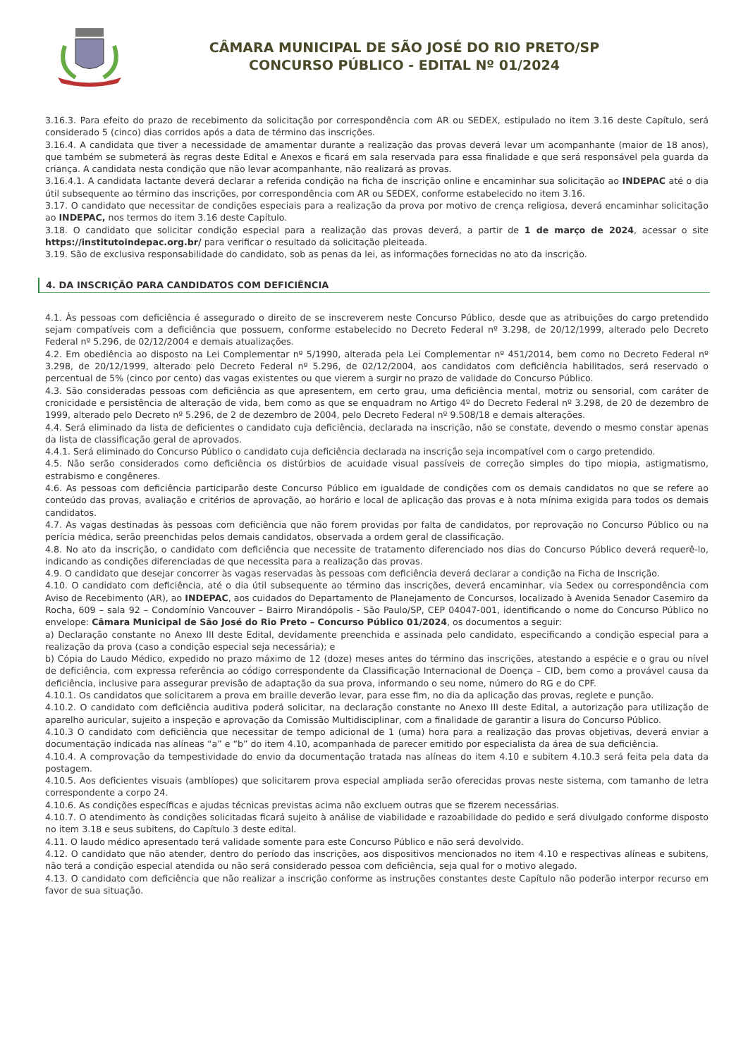CÂMARA MUNICIPAL DE SÃO JOSÉ DO RIO PRETO/SP
CONCURSO PÚBLICO - EDITAL Nº 01/2024
3.16.3. Para efeito do prazo de recebimento da solicitação por correspondência com AR ou SEDEX, estipulado no item 3.16 deste Capítulo, será considerado 5 (cinco) dias corridos após a data de término das inscrições.
3.16.4. A candidata que tiver a necessidade de amamentar durante a realização das provas deverá levar um acompanhante (maior de 18 anos), que também se submeterá às regras deste Edital e Anexos e ficará em sala reservada para essa finalidade e que será responsável pela guarda da criança. A candidata nesta condição que não levar acompanhante, não realizará as provas.
3.16.4.1. A candidata lactante deverá declarar a referida condição na ficha de inscrição online e encaminhar sua solicitação ao INDEPAC até o dia útil subsequente ao término das inscrições, por correspondência com AR ou SEDEX, conforme estabelecido no item 3.16.
3.17. O candidato que necessitar de condições especiais para a realização da prova por motivo de crença religiosa, deverá encaminhar solicitação ao INDEPAC, nos termos do item 3.16 deste Capítulo.
3.18. O candidato que solicitar condição especial para a realização das provas deverá, a partir de 1 de março de 2024, acessar o site https://institutoindepac.org.br/ para verificar o resultado da solicitação pleiteada.
3.19. São de exclusiva responsabilidade do candidato, sob as penas da lei, as informações fornecidas no ato da inscrição.
4. DA INSCRIÇÃO PARA CANDIDATOS COM DEFICIÊNCIA
4.1. Às pessoas com deficiência é assegurado o direito de se inscreverem neste Concurso Público, desde que as atribuições do cargo pretendido sejam compatíveis com a deficiência que possuem, conforme estabelecido no Decreto Federal nº 3.298, de 20/12/1999, alterado pelo Decreto Federal nº 5.296, de 02/12/2004 e demais atualizações.
4.2. Em obediência ao disposto na Lei Complementar nº 5/1990, alterada pela Lei Complementar nº 451/2014, bem como no Decreto Federal nº 3.298, de 20/12/1999, alterado pelo Decreto Federal nº 5.296, de 02/12/2004, aos candidatos com deficiência habilitados, será reservado o percentual de 5% (cinco por cento) das vagas existentes ou que vierem a surgir no prazo de validade do Concurso Público.
4.3. São consideradas pessoas com deficiência as que apresentem, em certo grau, uma deficiência mental, motriz ou sensorial, com caráter de cronicidade e persistência de alteração de vida, bem como as que se enquadram no Artigo 4º do Decreto Federal nº 3.298, de 20 de dezembro de 1999, alterado pelo Decreto nº 5.296, de 2 de dezembro de 2004, pelo Decreto Federal nº 9.508/18 e demais alterações.
4.4. Será eliminado da lista de deficientes o candidato cuja deficiência, declarada na inscrição, não se constate, devendo o mesmo constar apenas da lista de classificação geral de aprovados.
4.4.1. Será eliminado do Concurso Público o candidato cuja deficiência declarada na inscrição seja incompatível com o cargo pretendido.
4.5. Não serão considerados como deficiência os distúrbios de acuidade visual passíveis de correção simples do tipo miopia, astigmatismo, estrabismo e congêneres.
4.6. As pessoas com deficiência participarão deste Concurso Público em igualdade de condições com os demais candidatos no que se refere ao conteúdo das provas, avaliação e critérios de aprovação, ao horário e local de aplicação das provas e à nota mínima exigida para todos os demais candidatos.
4.7. As vagas destinadas às pessoas com deficiência que não forem providas por falta de candidatos, por reprovação no Concurso Público ou na perícia médica, serão preenchidas pelos demais candidatos, observada a ordem geral de classificação.
4.8. No ato da inscrição, o candidato com deficiência que necessite de tratamento diferenciado nos dias do Concurso Público deverá requerê-lo, indicando as condições diferenciadas de que necessita para a realização das provas.
4.9. O candidato que desejar concorrer às vagas reservadas às pessoas com deficiência deverá declarar a condição na Ficha de Inscrição.
4.10. O candidato com deficiência, até o dia útil subsequente ao término das inscrições, deverá encaminhar, via Sedex ou correspondência com Aviso de Recebimento (AR), ao INDEPAC, aos cuidados do Departamento de Planejamento de Concursos, localizado à Avenida Senador Casemiro da Rocha, 609 – sala 92 – Condomínio Vancouver – Bairro Mirandópolis - São Paulo/SP, CEP 04047-001, identificando o nome do Concurso Público no envelope: Câmara Municipal de São José do Rio Preto – Concurso Público 01/2024, os documentos a seguir:
a) Declaração constante no Anexo III deste Edital, devidamente preenchida e assinada pelo candidato, especificando a condição especial para a realização da prova (caso a condição especial seja necessária); e
b) Cópia do Laudo Médico, expedido no prazo máximo de 12 (doze) meses antes do término das inscrições, atestando a espécie e o grau ou nível de deficiência, com expressa referência ao código correspondente da Classificação Internacional de Doença – CID, bem como a provável causa da deficiência, inclusive para assegurar previsão de adaptação da sua prova, informando o seu nome, número do RG e do CPF.
4.10.1. Os candidatos que solicitarem a prova em braille deverão levar, para esse fim, no dia da aplicação das provas, reglete e punção.
4.10.2. O candidato com deficiência auditiva poderá solicitar, na declaração constante no Anexo III deste Edital, a autorização para utilização de aparelho auricular, sujeito a inspeção e aprovação da Comissão Multidisciplinar, com a finalidade de garantir a lisura do Concurso Público.
4.10.3 O candidato com deficiência que necessitar de tempo adicional de 1 (uma) hora para a realização das provas objetivas, deverá enviar a documentação indicada nas alíneas “a” e “b” do item 4.10, acompanhada de parecer emitido por especialista da área de sua deficiência.
4.10.4. A comprovação da tempestividade do envio da documentação tratada nas alíneas do item 4.10 e subitem 4.10.3 será feita pela data da postagem.
4.10.5. Aos deficientes visuais (amblíopes) que solicitarem prova especial ampliada serão oferecidas provas neste sistema, com tamanho de letra correspondente a corpo 24.
4.10.6. As condições específicas e ajudas técnicas previstas acima não excluem outras que se fizerem necessárias.
4.10.7. O atendimento às condições solicitadas ficará sujeito à análise de viabilidade e razoabilidade do pedido e será divulgado conforme disposto no item 3.18 e seus subitens, do Capítulo 3 deste edital.
4.11. O laudo médico apresentado terá validade somente para este Concurso Público e não será devolvido.
4.12. O candidato que não atender, dentro do período das inscrições, aos dispositivos mencionados no item 4.10 e respectivas alíneas e subitens, não terá a condição especial atendida ou não será considerado pessoa com deficiência, seja qual for o motivo alegado.
4.13. O candidato com deficiência que não realizar a inscrição conforme as instruções constantes deste Capítulo não poderão interpor recurso em favor de sua situação.